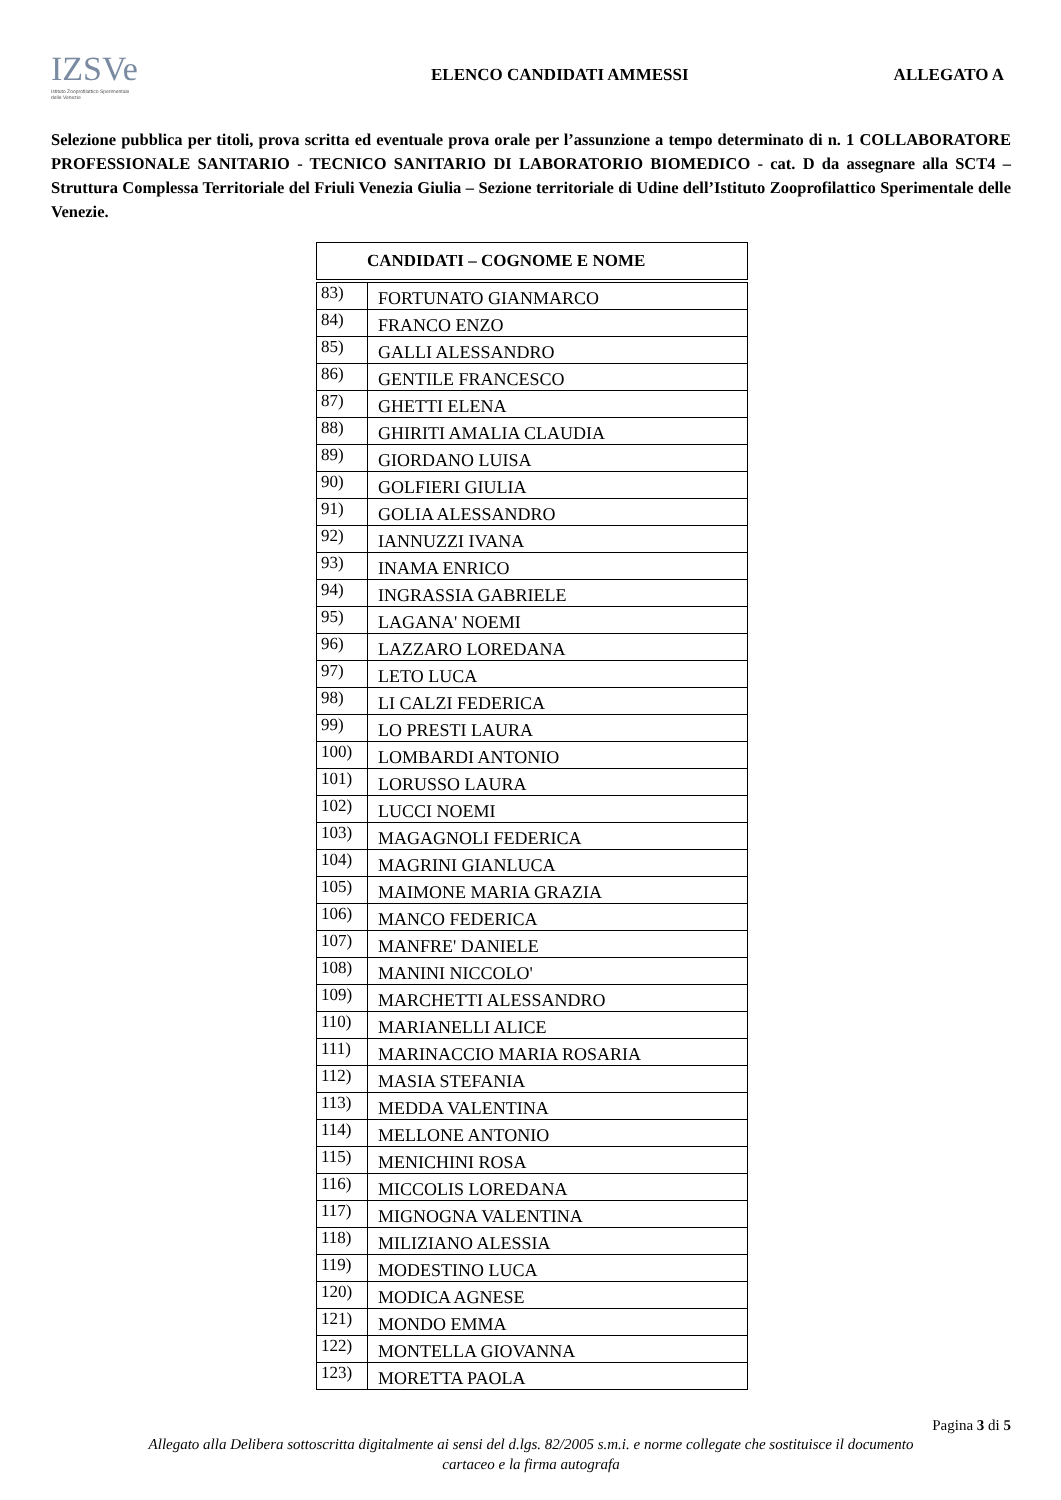IZSVe
Istituto Zooprofilattico Sperimentale delle Venezie
ELENCO CANDIDATI AMMESSI ALLEGATO A
Selezione pubblica per titoli, prova scritta ed eventuale prova orale per l’assunzione a tempo determinato di n. 1 COLLABORATORE PROFESSIONALE SANITARIO - TECNICO SANITARIO DI LABORATORIO BIOMEDICO - cat. D da assegnare alla SCT4 – Struttura Complessa Territoriale del Friuli Venezia Giulia – Sezione territoriale di Udine dell’Istituto Zooprofilattico Sperimentale delle Venezie.
| CANDIDATI – COGNOME E NOME | |
| --- | --- |
| 83) | FORTUNATO GIANMARCO |
| 84) | FRANCO ENZO |
| 85) | GALLI ALESSANDRO |
| 86) | GENTILE FRANCESCO |
| 87) | GHETTI ELENA |
| 88) | GHIRITI AMALIA CLAUDIA |
| 89) | GIORDANO LUISA |
| 90) | GOLFIERI GIULIA |
| 91) | GOLIA ALESSANDRO |
| 92) | IANNUZZI IVANA |
| 93) | INAMA ENRICO |
| 94) | INGRASSIA GABRIELE |
| 95) | LAGANA' NOEMI |
| 96) | LAZZARO LOREDANA |
| 97) | LETO LUCA |
| 98) | LI CALZI FEDERICA |
| 99) | LO PRESTI LAURA |
| 100) | LOMBARDI ANTONIO |
| 101) | LORUSSO LAURA |
| 102) | LUCCI NOEMI |
| 103) | MAGAGNOLI FEDERICA |
| 104) | MAGRINI GIANLUCA |
| 105) | MAIMONE MARIA GRAZIA |
| 106) | MANCO FEDERICA |
| 107) | MANFRE' DANIELE |
| 108) | MANINI NICCOLO' |
| 109) | MARCHETTI ALESSANDRO |
| 110) | MARIANELLI ALICE |
| 111) | MARINACCIO MARIA ROSARIA |
| 112) | MASIA STEFANIA |
| 113) | MEDDA VALENTINA |
| 114) | MELLONE ANTONIO |
| 115) | MENICHINI ROSA |
| 116) | MICCOLIS LOREDANA |
| 117) | MIGNOGNA VALENTINA |
| 118) | MILIZIANO ALESSIA |
| 119) | MODESTINO LUCA |
| 120) | MODICA AGNESE |
| 121) | MONDO EMMA |
| 122) | MONTELLA GIOVANNA |
| 123) | MORETTA PAOLA |
Pagina 3 di 5
Allegato alla Delibera sottoscritta digitalmente ai sensi del d.lgs. 82/2005 s.m.i. e norme collegate che sostituisce il documento
cartaceo e la firma autografa